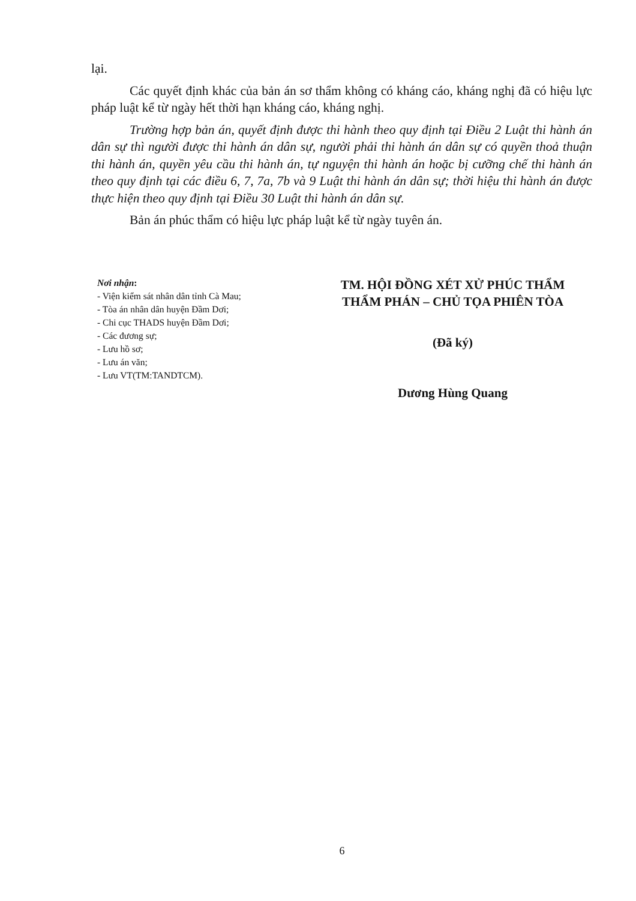lại.
Các quyết định khác của bản án sơ thẩm không có kháng cáo, kháng nghị đã có hiệu lực pháp luật kể từ ngày hết thời hạn kháng cáo, kháng nghị.
Trường hợp bản án, quyết định được thi hành theo quy định tại Điều 2 Luật thi hành án dân sự thì người được thi hành án dân sự, người phải thi hành án dân sự có quyền thoả thuận thi hành án, quyền yêu cầu thi hành án, tự nguyện thi hành án hoặc bị cưỡng chế thi hành án theo quy định tại các điều 6, 7, 7a, 7b và 9 Luật thi hành án dân sự; thời hiệu thi hành án được thực hiện theo quy định tại Điều 30 Luật thi hành án dân sự.
Bản án phúc thẩm có hiệu lực pháp luật kể từ ngày tuyên án.
Nơi nhận:
- Viện kiểm sát nhân dân tỉnh Cà Mau;
- Tòa án nhân dân huyện Đầm Dơi;
- Chi cục THADS huyện Đầm Dơi;
- Các đương sự;
- Lưu hồ sơ;
- Lưu án văn;
- Lưu VT(TM:TANDTCM).
TM. HỘI ĐỒNG XÉT XỬ PHÚC THẨM
THẨM PHÁN – CHỦ TỌA PHIÊN TÒA
(Đã ký)
Dương Hùng Quang
6